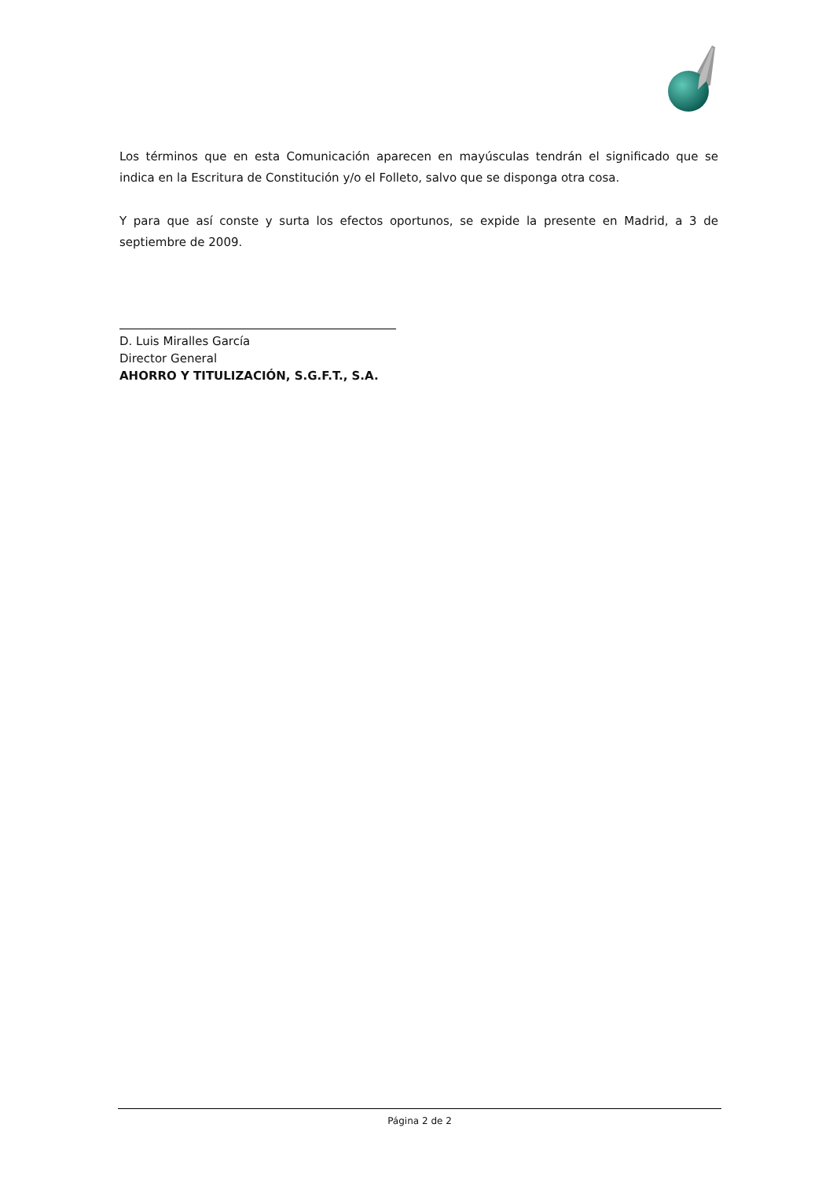Los términos que en esta Comunicación aparecen en mayúsculas tendrán el significado que se indica en la Escritura de Constitución y/o el Folleto, salvo que se disponga otra cosa.
Y para que así conste y surta los efectos oportunos, se expide la presente en Madrid, a 3 de septiembre de 2009.
D. Luis Miralles García
Director General
AHORRO Y TITULIZACIÓN, S.G.F.T., S.A.
Página 2 de 2